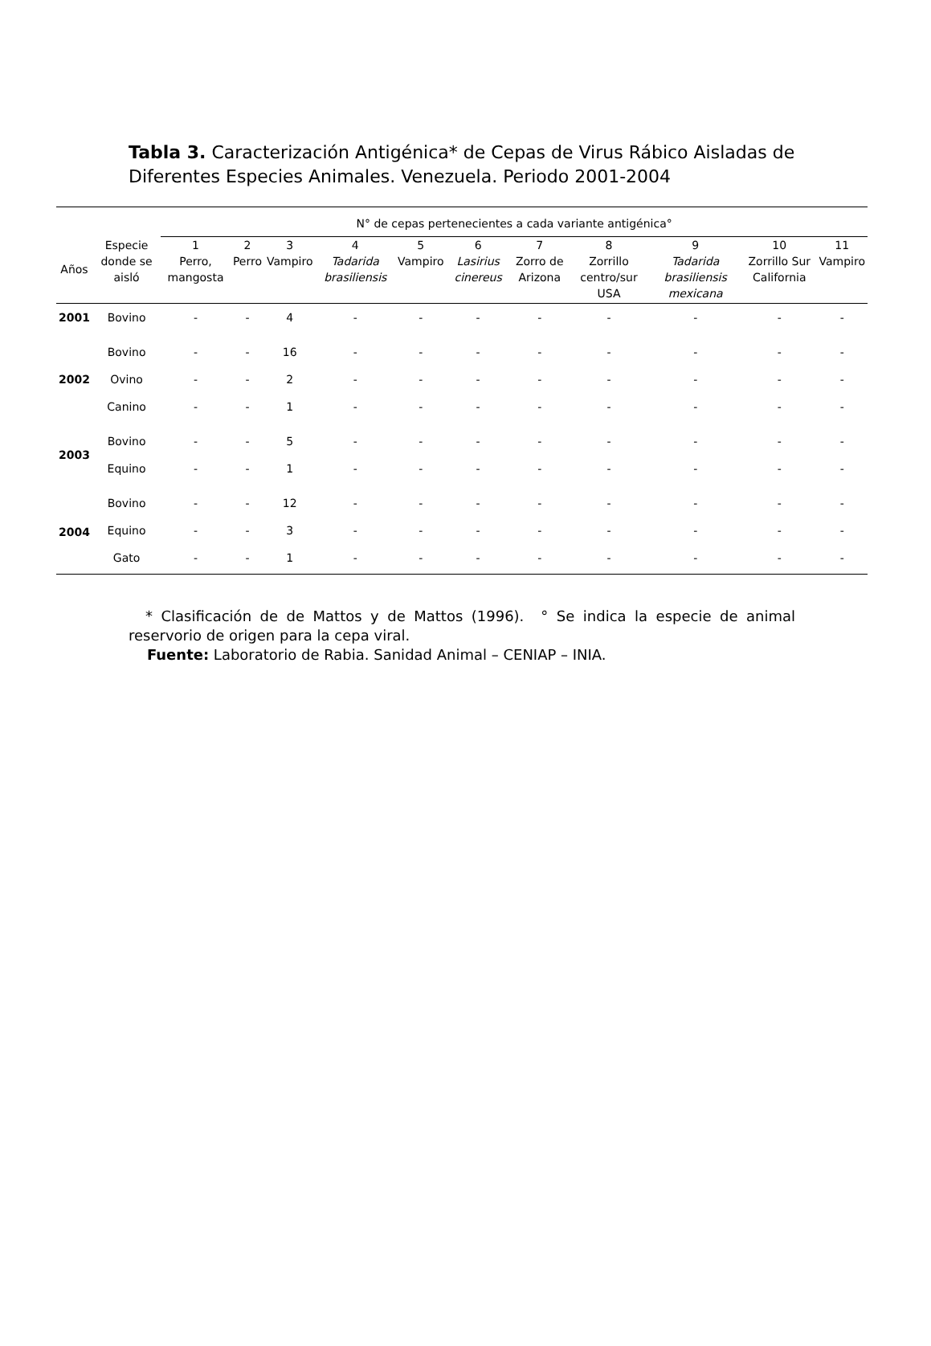Tabla 3. Caracterización Antigénica* de Cepas de Virus Rábico Aisladas de Diferentes Especies Animales. Venezuela. Periodo 2001-2004
| | | N° de cepas pertenecientes a cada variante antigénica° | | | | | | | | | | |
| --- | --- | --- | --- | --- | --- | --- | --- | --- | --- | --- | --- | --- |
| Años | Especie donde se aisló | 1 Perro, mangosta | 2 Perro | 3 Vampiro | 4 Tadarida brasiliensis | 5 Vampiro | 6 Lasirius cinereus | 7 Zorro de Arizona | 8 Zorrillo centro/sur USA | 9 Tadarida brasiliensis mexicana | 10 Zorrillo Sur California | 11 Vampiro |
| 2001 | Bovino | - | - | 4 | - | - | - | - | - | - | - | - |
| 2002 | Bovino | - | - | 16 | - | - | - | - | - | - | - | - |
| | Ovino | - | - | 2 | - | - | - | - | - | - | - | - |
| | Canino | - | - | 1 | - | - | - | - | - | - | - | - |
| 2003 | Bovino | - | - | 5 | - | - | - | - | - | - | - | - |
| | Equino | - | - | 1 | - | - | - | - | - | - | - | - |
| 2004 | Bovino | - | - | 12 | - | - | - | - | - | - | - | - |
| | Equino | - | - | 3 | - | - | - | - | - | - | - | - |
| | Gato | - | - | 1 | - | - | - | - | - | - | - | - |
* Clasificación de de Mattos y de Mattos (1996). ° Se indica la especie de animal reservorio de origen para la cepa viral.
Fuente: Laboratorio de Rabia. Sanidad Animal – CENIAP – INIA.